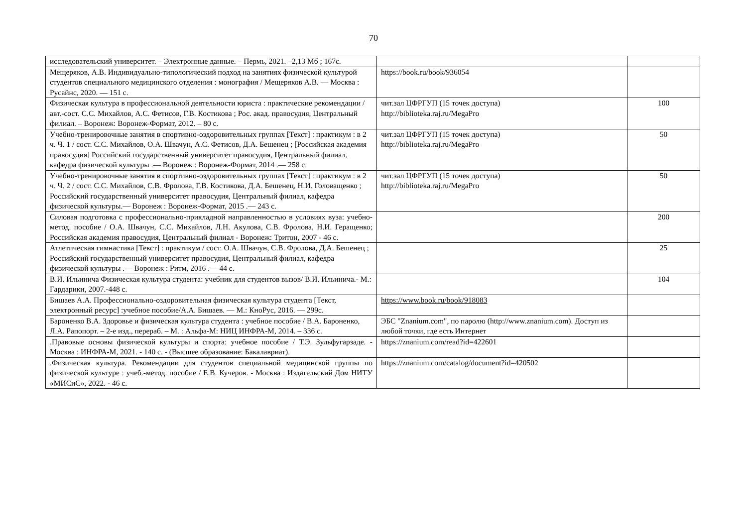70
| исследовательский университет. – Электронные данные. – Пермь, 2021. –2,13 Мб ; 167с. | | |
| Мещеряков, А.В. Индивидуально-типологический подход на занятиях физической культурой студентов специального медицинского отделения : монография / Мещеряков А.В. — Москва : Русайнс, 2020. — 151 с. | https://book.ru/book/936054 | |
| Физическая культура в профессиональной деятельности юриста : практические рекомендации / авт.-сост. С.С. Михайлов, А.С. Фетисов, Г.В. Костикова ; Рос. акад. правосудия, Центральный филиал. – Воронеж: Воронеж-Формат, 2012. – 80 с. | чит.зал ЦФРГУП (15 точек доступа) http://biblioteka.raj.ru/MegaPro | 100 |
| Учебно-тренировочные занятия в спортивно-оздоровительных группах [Текст] : практикум : в 2 ч. Ч. 1 / сост. С.С. Михайлов, О.А. Швачун, А.С. Фетисов, Д.А. Бешенец ; [Российская академия правосудия] Российский государственный университет правосудия, Центральный филиал, кафедра физической культуры .— Воронеж : Воронеж-Формат, 2014 .— 258 с. | чит.зал ЦФРГУП (15 точек доступа) http://biblioteka.raj.ru/MegaPro | 50 |
| Учебно-тренировочные занятия в спортивно-оздоровительных группах [Текст] : практикум : в 2 ч. Ч. 2 / сост. С.С. Михайлов, С.В. Фролова, Г.В. Костикова, Д.А. Бешенец, Н.И. Головащенко ; Российский государственный университет правосудия, Центральный филиал, кафедра физической культуры.— Воронеж : Воронеж-Формат, 2015 .— 243 с. | чит.зал ЦФРГУП (15 точек доступа) http://biblioteka.raj.ru/MegaPro | 50 |
| Силовая подготовка с профессионально-прикладной направленностью в условиях вуза: учебно-метод. пособие / О.А. Швачун, С.С. Михайлов, Л.Н. Акулова, С.В. Фролова, Н.И. Геращенко; Российская академия правосудия, Центральный филиал - Воронеж: Тритон, 2007 - 46 с. | | 200 |
| Атлетическая гимнастика [Текст] : практикум / сост. О.А. Швачун, С.В. Фролова, Д.А. Бешенец ; Российский государственный университет правосудия, Центральный филиал, кафедра физической культуры .— Воронеж : Ритм, 2016 .— 44 с. | | 25 |
| В.И. Ильинича Физическая культура студента: учебник для студентов вызов/ В.И. Ильинича.- М.: Гардарики, 2007.-448 с. | | 104 |
| Бишаев А.А. Профессионально-оздоровительная физическая культура студента [Текст, электронный ресурс] :учебное пособие/А.А. Бишаев. — М.: КноРус, 2016. — 299с. | https://www.book.ru/book/918083 | |
| Бароненко В.А. Здоровье и физическая культура студента : учебное пособие / В.А. Бароненко, Л.А. Рапопорт. – 2-е изд., перераб. – М. : Альфа-М: НИЦ ИНФРА-М, 2014. – 336 с. | ЭБС "Znanium.com", по паролю (http://www.znanium.com). Доступ из любой точки, где есть Интернет | |
| .Правовые основы физической культуры и спорта: учебное пособие / Т.Э. Зульфугарзаде. - Москва : ИНФРА-М, 2021. - 140 с. - (Высшее образование: Бакалавриат). | https://znanium.com/read?id=422601 | |
| .Физическая культура. Рекомендации для студентов специальной медицинской группы по физической культуре : учеб.-метод. пособие / Е.В. Кучеров. - Москва : Издательский Дом НИТУ «МИСиС», 2022. - 46 с. | https://znanium.com/catalog/document?id=420502 | |